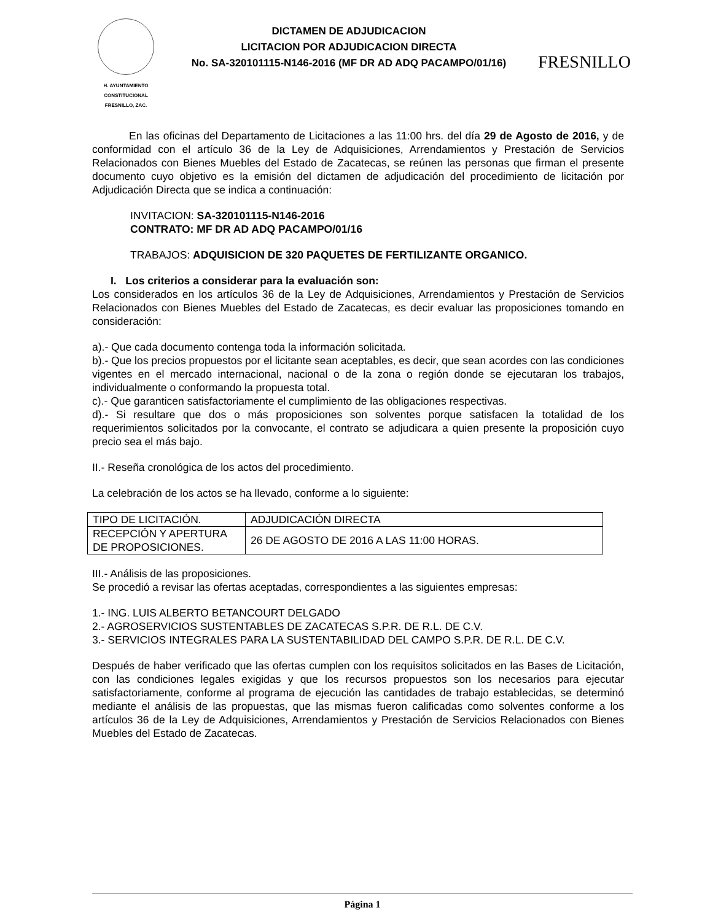H. AYUNTAMIENTO
CONSTITUCIONAL
FRESNILLO, ZAC.
DICTAMEN DE ADJUDICACION
LICITACION POR ADJUDICACION DIRECTA
No. SA-320101115-N146-2016 (MF DR AD ADQ PACAMPO/01/16)
FRESNILLO
En las oficinas del Departamento de Licitaciones a las 11:00 hrs. del día 29 de Agosto de 2016, y de conformidad con el artículo 36 de la Ley de Adquisiciones, Arrendamientos y Prestación de Servicios Relacionados con Bienes Muebles del Estado de Zacatecas, se reúnen las personas que firman el presente documento cuyo objetivo es la emisión del dictamen de adjudicación del procedimiento de licitación por Adjudicación Directa que se indica a continuación:
INVITACION: SA-320101115-N146-2016
CONTRATO: MF DR AD ADQ PACAMPO/01/16
TRABAJOS: ADQUISICION DE 320 PAQUETES DE FERTILIZANTE ORGANICO.
I. Los criterios a considerar para la evaluación son:
Los considerados en los artículos 36 de la Ley de Adquisiciones, Arrendamientos y Prestación de Servicios Relacionados con Bienes Muebles del Estado de Zacatecas, es decir evaluar las proposiciones tomando en consideración:
a).- Que cada documento contenga toda la información solicitada.
b).- Que los precios propuestos por el licitante sean aceptables, es decir, que sean acordes con las condiciones vigentes en el mercado internacional, nacional o de la zona o región donde se ejecutaran los trabajos, individualmente o conformando la propuesta total.
c).- Que garanticen satisfactoriamente el cumplimiento de las obligaciones respectivas.
d).- Si resultare que dos o más proposiciones son solventes porque satisfacen la totalidad de los requerimientos solicitados por la convocante, el contrato se adjudicara a quien presente la proposición cuyo precio sea el más bajo.
II.- Reseña cronológica de los actos del procedimiento.
La celebración de los actos se ha llevado, conforme a lo siguiente:
| TIPO DE LICITACIÓN. | ADJUDICACIÓN DIRECTA |
| RECEPCIÓN Y APERTURA DE PROPOSICIONES. | 26 DE AGOSTO DE 2016 A LAS 11:00 HORAS. |
III.- Análisis de las proposiciones.
Se procedió a revisar las ofertas aceptadas, correspondientes a las siguientes empresas:
1.- ING. LUIS ALBERTO BETANCOURT DELGADO
2.- AGROSERVICIOS SUSTENTABLES DE ZACATECAS S.P.R. DE R.L. DE C.V.
3.- SERVICIOS INTEGRALES PARA LA SUSTENTABILIDAD DEL CAMPO S.P.R. DE R.L. DE C.V.
Después de haber verificado que las ofertas cumplen con los requisitos solicitados en las Bases de Licitación, con las condiciones legales exigidas y que los recursos propuestos son los necesarios para ejecutar satisfactoriamente, conforme al programa de ejecución las cantidades de trabajo establecidas, se determinó mediante el análisis de las propuestas, que las mismas fueron calificadas como solventes conforme a los artículos 36 de la Ley de Adquisiciones, Arrendamientos y Prestación de Servicios Relacionados con Bienes Muebles del Estado de Zacatecas.
Página 1